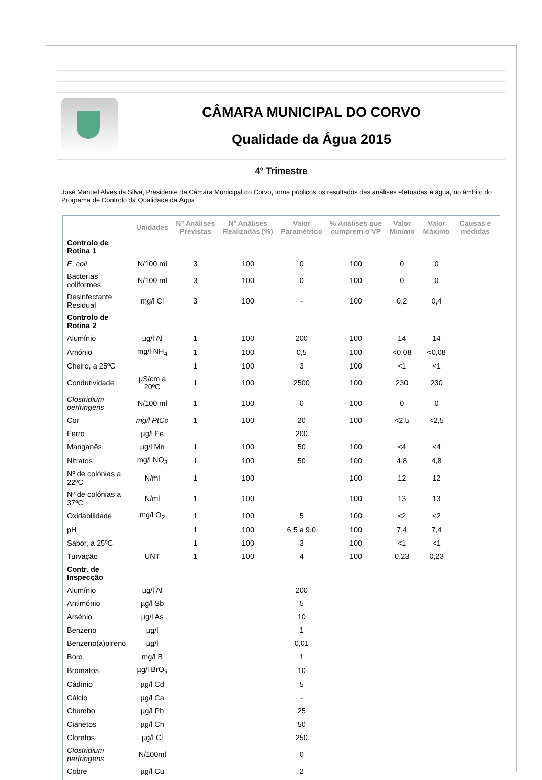CÂMARA MUNICIPAL DO CORVO
Qualidade da Água 2015
4º Trimestre
José Manuel Alves da Silva, Presidente da Câmara Municipal do Corvo, torna públicos os resultados das análises efetuadas à água, no âmbito do Programa de Controlo da Qualidade da Água
| | Unidades | Nº Análises Previstas | Nº Análises Realizadas (%) | Valor Paramétrico | % Análises que cumprem o VP | Valor Minimo | Valor Máximo | Causas e medidas |
| --- | --- | --- | --- | --- | --- | --- | --- | --- |
| Controlo de Rotina 1 | | | | | | | | |
| E. coli | N/100 ml | 3 | 100 | 0 | 100 | 0 | 0 | |
| Bacterias coliformes | N/100 ml | 3 | 100 | 0 | 100 | 0 | 0 | |
| Desinfectante Residual | mg/l Cl | 3 | 100 | - | 100 | 0,2 | 0,4 | |
| Controlo de Rotina 2 | | | | | | | | |
| Alumínio | µg/l Al | 1 | 100 | 200 | 100 | 14 | 14 | |
| Amónio | mg/l NH<sub>4</sub> | 1 | 100 | 0,5 | 100 | <0,08 | <0,08 | |
| Cheiro, a 25ºC | | 1 | 100 | 3 | 100 | <1 | <1 | |
| Condutividade | µS/cm a 20ºC | 1 | 100 | 2500 | 100 | 230 | 230 | |
| Clostridium perfringens | N/100 ml | 1 | 100 | 0 | 100 | 0 | 0 | |
| Cor | mg/l PtCo | 1 | 100 | 20 | 100 | <2,5 | <2,5 | |
| Ferro | µg/l Fe | | | 200 | | | | |
| Manganês | µg/l Mn | 1 | 100 | 50 | 100 | <4 | <4 | |
| Nitratos | mg/l NO<sub>3</sub> | 1 | 100 | 50 | 100 | 4,8 | 4,8 | |
| Nº de colónias a 22ºC | N/ml | 1 | 100 | | 100 | 12 | 12 | |
| Nº de colónias a 37ºC | N/ml | 1 | 100 | | 100 | 13 | 13 | |
| Oxidabilidade | mg/l O<sub>2</sub> | 1 | 100 | 5 | 100 | <2 | <2 | |
| pH | | 1 | 100 | 6.5 a 9.0 | 100 | 7,4 | 7,4 | |
| Sabor, a 25ºC | | 1 | 100 | 3 | 100 | <1 | <1 | |
| Turvação | UNT | 1 | 100 | 4 | 100 | 0,23 | 0,23 | |
| Contr. de Inspecção | | | | | | | | |
| Alumínio | µg/l Al | | | 200 | | | | |
| Antimónio | µg/l Sb | | | 5 | | | | |
| Arsénio | µg/l As | | | 10 | | | | |
| Benzeno | µg/l | | | 1 | | | | |
| Benzeno(a)pireno | µg/l | | | 0,01 | | | | |
| Boro | mg/l B | | | 1 | | | | |
| Bromatos | µg/l BrO<sub>3</sub> | | | 10 | | | | |
| Cádmio | µg/l Cd | | | 5 | | | | |
| Cálcio | µg/l Ca | | | - | | | | |
| Chumbo | µg/l Pb | | | 25 | | | | |
| Cianetos | µg/l Cn | | | 50 | | | | |
| Cloretos | µg/l Cl | | | 250 | | | | |
| Clostridium perfringens | N/100ml | | | 0 | | | | |
| Cobre | µg/l Cu | | | 2 | | | | |